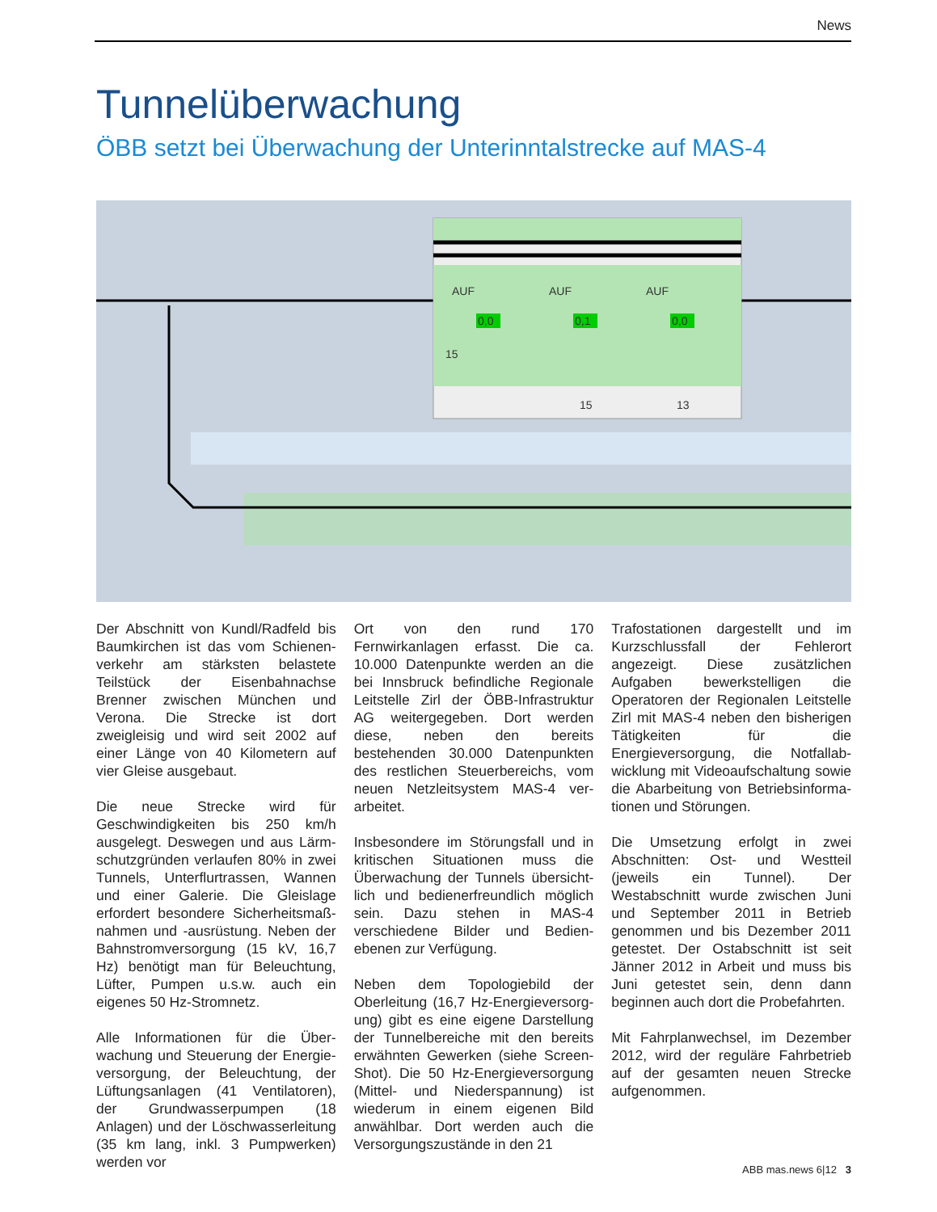News
Tunnelüberwachung
ÖBB setzt bei Überwachung der Unterinntalstrecke auf MAS-4
AUF
AUF
AUF
0,0
0,1
0,0
15
15
13
Der Abschnitt von Kundl/Radfeld bis Baumkirchen ist das vom Schienen­verkehr am stärksten belastete Teilstück der Eisenbahnachse Brenner zwischen München und Verona. Die Strecke ist dort zweigleisig und wird seit 2002 auf einer Länge von 40 Kilometern auf vier Gleise ausgebaut.
Die neue Strecke wird für Geschwindigkeiten bis 250 km/h ausgelegt. Deswegen und aus Lärm­schutzgründen verlaufen 80% in zwei Tunnels, Unterflurtrassen, Wannen und einer Galerie. Die Gleislage erfordert besondere Sicherheitsmaß­nahmen und -ausrüstung. Neben der Bahnstromversorgung (15 kV, 16,7 Hz) benötigt man für Beleuchtung, Lüfter, Pumpen u.s.w. auch ein eigenes 50 Hz-Stromnetz.
Alle Informationen für die Über­wachung und Steuerung der Energie­versorgung, der Beleuchtung, der Lüftungsanlagen (41 Ventilatoren), der Grundwasserpumpen (18 Anlagen) und der Löschwasserleitung (35 km lang, inkl. 3 Pumpwerken) werden vor
Ort von den rund 170 Fernwirkanlagen erfasst. Die ca. 10.000 Datenpunkte werden an die bei Innsbruck befindliche Regionale Leitstelle Zirl der ÖBB-Infrastruktur AG weitergegeben. Dort werden diese, neben den bereits bestehenden 30.000 Datenpunkten des restlichen Steuerbereichs, vom neuen Netzleitsystem MAS-4 ver­arbeitet.
Insbesondere im Störungsfall und in kritischen Situationen muss die Überwachung der Tunnels übersicht­lich und bedienerfreundlich möglich sein. Dazu stehen in MAS-4 verschiedene Bilder und Bedien­ebenen zur Verfügung.
Neben dem Topologiebild der Oberleitung (16,7 Hz-Energieversorg­ung) gibt es eine eigene Darstellung der Tunnelbereiche mit den bereits erwähnten Gewerken (siehe Screen­Shot). Die 50 Hz-Energieversorgung (Mittel- und Niederspannung) ist wiederum in einem eigenen Bild anwählbar. Dort werden auch die Versorgungszustände in den 21
Trafostationen dargestellt und im Kurzschlussfall der Fehlerort angezeigt. Diese zusätzlichen Aufgaben bewerk­stelligen die Operatoren der Regionalen Leitstelle Zirl mit MAS-4 neben den bisherigen Tätigkeiten für die Energieversorgung, die Notfallab­wicklung mit Videoaufschaltung sowie die Abarbeitung von Betriebsinforma­tionen und Störungen.
Die Umsetzung erfolgt in zwei Abschnitten: Ost- und Westteil (jeweils ein Tunnel). Der Westabschnitt wurde zwischen Juni und September 2011 in Betrieb genommen und bis Dezember 2011 getestet. Der Ostabschnitt ist seit Jänner 2012 in Arbeit und muss bis Juni getestet sein, denn dann beginnen auch dort die Probefahrten.
Mit Fahrplanwechsel, im Dezember 2012, wird der reguläre Fahrbetrieb auf der gesamten neuen Strecke aufgenommen.
ABB mas.news 6|12 3